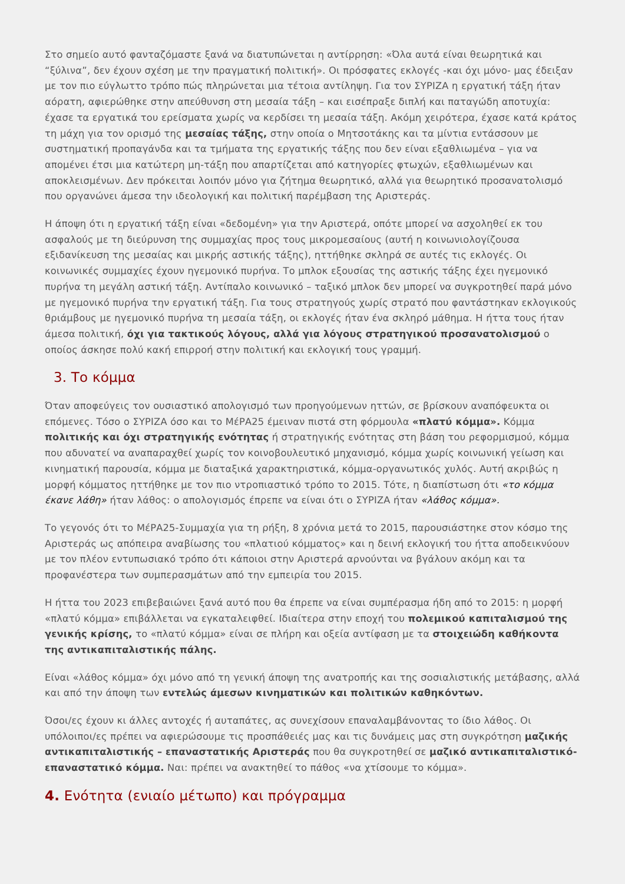Στο σημείο αυτό φανταζόμαστε ξανά να διατυπώνεται η αντίρρηση: «Όλα αυτά είναι θεωρητικά και “ξύλινα”, δεν έχουν σχέση με την πραγματική πολιτική». Οι πρόσφατες εκλογές -και όχι μόνο- μας έδειξαν με τον πιο εύγλωττο τρόπο πώς πληρώνεται μια τέτοια αντίληψη. Για τον ΣΥΡΙΖΑ η εργατική τάξη ήταν αόρατη, αφιερώθηκε στην απεύθυνση στη μεσαία τάξη – και εισέπραξε διπλή και παταγώδη αποτυχία: έχασε τα εργατικά του ερείσματα χωρίς να κερδίσει τη μεσαία τάξη. Ακόμη χειρότερα, έχασε κατά κράτος τη μάχη για τον ορισμό της μεσαίας τάξης, στην οποία ο Μητσοτάκης και τα μίντια εντάσσουν με συστηματική προπαγάνδα και τα τμήματα της εργατικής τάξης που δεν είναι εξαθλιωμένα – για να απομένει έτσι μια κατώτερη μη-τάξη που απαρτίζεται από κατηγορίες φτωχών, εξαθλιωμένων και αποκλεισμένων. Δεν πρόκειται λοιπόν μόνο για ζήτημα θεωρητικό, αλλά για θεωρητικό προσανατολισμό που οργανώνει άμεσα την ιδεολογική και πολιτική παρέμβαση της Αριστεράς.
Η άποψη ότι η εργατική τάξη είναι «δεδομένη» για την Αριστερά, οπότε μπορεί να ασχοληθεί εκ του ασφαλούς με τη διεύρυνση της συμμαχίας προς τους μικρομεσαίους (αυτή η κοινωνιολογίζουσα εξιδανίκευση της μεσαίας και μικρής αστικής τάξης), ηττήθηκε σκληρά σε αυτές τις εκλογές. Οι κοινωνικές συμμαχίες έχουν ηγεμονικό πυρήνα. Το μπλοκ εξουσίας της αστικής τάξης έχει ηγεμονικό πυρήνα τη μεγάλη αστική τάξη. Αντίπαλο κοινωνικό – ταξικό μπλοκ δεν μπορεί να συγκροτηθεί παρά μόνο με ηγεμονικό πυρήνα την εργατική τάξη. Για τους στρατηγούς χωρίς στρατό που φαντάστηκαν εκλογικούς θριάμβους με ηγεμονικό πυρήνα τη μεσαία τάξη, οι εκλογές ήταν ένα σκληρό μάθημα. Η ήττα τους ήταν άμεσα πολιτική, όχι για τακτικούς λόγους, αλλά για λόγους στρατηγικού προσανατολισμού ο οποίος άσκησε πολύ κακή επιρροή στην πολιτική και εκλογική τους γραμμή.
3. Το κόμμα
Όταν αποφεύγεις τον ουσιαστικό απολογισμό των προηγούμενων ηττών, σε βρίσκουν αναπόφευκτα οι επόμενες. Τόσο ο ΣΥΡΙΖΑ όσο και το ΜέΡΑ25 έμειναν πιστά στη φόρμουλα «πλατύ κόμμα». Κόμμα πολιτικής και όχι στρατηγικής ενότητας ή στρατηγικής ενότητας στη βάση του ρεφορμισμού, κόμμα που αδυνατεί να αναπαραχθεί χωρίς τον κοινοβουλευτικό μηχανισμό, κόμμα χωρίς κοινωνική γείωση και κινηματική παρουσία, κόμμα με διαταξικά χαρακτηριστικά, κόμμα-οργανωτικός χυλός. Αυτή ακριβώς η μορφή κόμματος ηττήθηκε με τον πιο ντροπιαστικό τρόπο το 2015. Τότε, η διαπίστωση ότι «το κόμμα έκανε λάθη» ήταν λάθος: ο απολογισμός έπρεπε να είναι ότι ο ΣΥΡΙΖΑ ήταν «λάθος κόμμα».
Το γεγονός ότι το ΜέΡΑ25-Συμμαχία για τη ρήξη, 8 χρόνια μετά το 2015, παρουσιάστηκε στον κόσμο της Αριστεράς ως απόπειρα αναβίωσης του «πλατιού κόμματος» και η δεινή εκλογική του ήττα αποδεικνύουν με τον πλέον εντυπωσιακό τρόπο ότι κάποιοι στην Αριστερά αρνούνται να βγάλουν ακόμη και τα προφανέστερα των συμπερασμάτων από την εμπειρία του 2015.
Η ήττα του 2023 επιβεβαιώνει ξανά αυτό που θα έπρεπε να είναι συμπέρασμα ήδη από το 2015: η μορφή «πλατύ κόμμα» επιβάλλεται να εγκαταλειφθεί. Ιδιαίτερα στην εποχή του πολεμικού καπιταλισμού της γενικής κρίσης, το «πλατύ κόμμα» είναι σε πλήρη και οξεία αντίφαση με τα στοιχειώδη καθήκοντα της αντικαπιταλιστικής πάλης.
Είναι «λάθος κόμμα» όχι μόνο από τη γενική άποψη της ανατροπής και της σοσιαλιστικής μετάβασης, αλλά και από την άποψη των εντελώς άμεσων κινηματικών και πολιτικών καθηκόντων.
Όσοι/ες έχουν κι άλλες αντοχές ή αυταπάτες, ας συνεχίσουν επαναλαμβάνοντας το ίδιο λάθος. Οι υπόλοιποι/ες πρέπει να αφιερώσουμε τις προσπάθειές μας και τις δυνάμεις μας στη συγκρότηση μαζικής αντικαπιταλιστικής – επαναστατικής Αριστεράς που θα συγκροτηθεί σε μαζικό αντικαπιταλιστικό-επαναστατικό κόμμα. Ναι: πρέπει να ανακτηθεί το πάθος «να χτίσουμε το κόμμα».
4. Ενότητα (ενιαίο μέτωπο) και πρόγραμμα